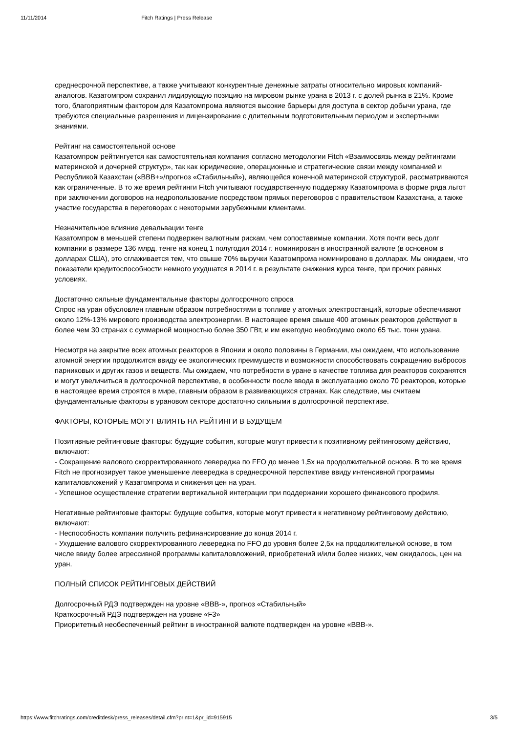11/11/2014 Fitch Ratings | Press Release
среднесрочной перспективе, а также учитывают конкурентные денежные затраты относительно мировых компаний-аналогов. Казатомпром сохранил лидирующую позицию на мировом рынке урана в 2013 г. с долей рынка в 21%. Кроме того, благоприятным фактором для Казатомпрома являются высокие барьеры для доступа в сектор добычи урана, где требуются специальные разрешения и лицензирование с длительным подготовительным периодом и экспертными знаниями.
Рейтинг на самостоятельной основе
Казатомпром рейтингуется как самостоятельная компания согласно методологии Fitch «Взаимосвязь между рейтингами материнской и дочерней структур», так как юридические, операционные и стратегические связи между компанией и Республикой Казахстан («BBB+»/прогноз «Стабильный»), являющейся конечной материнской структурой, рассматриваются как ограниченные. В то же время рейтинги Fitch учитывают государственную поддержку Казатомпрома в форме ряда льгот при заключении договоров на недропользование посредством прямых переговоров с правительством Казахстана, а также участие государства в переговорах с некоторыми зарубежными клиентами.
Незначительное влияние девальвации тенге
Казатомпром в меньшей степени подвержен валютным рискам, чем сопоставимые компании. Хотя почти весь долг компании в размере 136 млрд. тенге на конец 1 полугодия 2014 г. номинирован в иностранной валюте (в основном в долларах США), это сглаживается тем, что свыше 70% выручки Казатомпрома номинировано в долларах. Мы ожидаем, что показатели кредитоспособности немного ухудшатся в 2014 г. в результате снижения курса тенге, при прочих равных условиях.
Достаточно сильные фундаментальные факторы долгосрочного спроса
Спрос на уран обусловлен главным образом потребностями в топливе у атомных электростанций, которые обеспечивают около 12%-13% мирового производства электроэнергии. В настоящее время свыше 400 атомных реакторов действуют в более чем 30 странах с суммарной мощностью более 350 ГВт, и им ежегодно необходимо около 65 тыс. тонн урана.
Несмотря на закрытие всех атомных реакторов в Японии и около половины в Германии, мы ожидаем, что использование атомной энергии продолжится ввиду ее экологических преимуществ и возможности способствовать сокращению выбросов парниковых и других газов и веществ. Мы ожидаем, что потребности в уране в качестве топлива для реакторов сохранятся и могут увеличиться в долгосрочной перспективе, в особенности после ввода в эксплуатацию около 70 реакторов, которые в настоящее время строятся в мире, главным образом в развивающихся странах. Как следствие, мы считаем фундаментальные факторы в урановом секторе достаточно сильными в долгосрочной перспективе.
ФАКТОРЫ, КОТОРЫЕ МОГУТ ВЛИЯТЬ НА РЕЙТИНГИ В БУДУЩЕМ
Позитивные рейтинговые факторы: будущие события, которые могут привести к позитивному рейтинговому действию, включают:
- Сокращение валового скорректированного левереджа по FFO до менее 1,5x на продолжительной основе. В то же время Fitch не прогнозирует такое уменьшение левереджа в среднесрочной перспективе ввиду интенсивной программы капиталовложений у Казатомпрома и снижения цен на уран.
- Успешное осуществление стратегии вертикальной интеграции при поддержании хорошего финансового профиля.
Негативные рейтинговые факторы: будущие события, которые могут привести к негативному рейтинговому действию, включают:
- Неспособность компании получить рефинансирование до конца 2014 г.
- Ухудшение валового скорректированного левереджа по FFO до уровня более 2,5x на продолжительной основе, в том числе ввиду более агрессивной программы капиталовложений, приобретений и/или более низких, чем ожидалось, цен на уран.
ПОЛНЫЙ СПИСОК РЕЙТИНГОВЫХ ДЕЙСТВИЙ
Долгосрочный РДЭ подтвержден на уровне «BBB-», прогноз «Стабильный»
Краткосрочный РДЭ подтвержден на уровне «F3»
Приоритетный необеспеченный рейтинг в иностранной валюте подтвержден на уровне «BBB-».
https://www.fitchratings.com/creditdesk/press_releases/detail.cfm?print=1&pr_id=915915 3/5